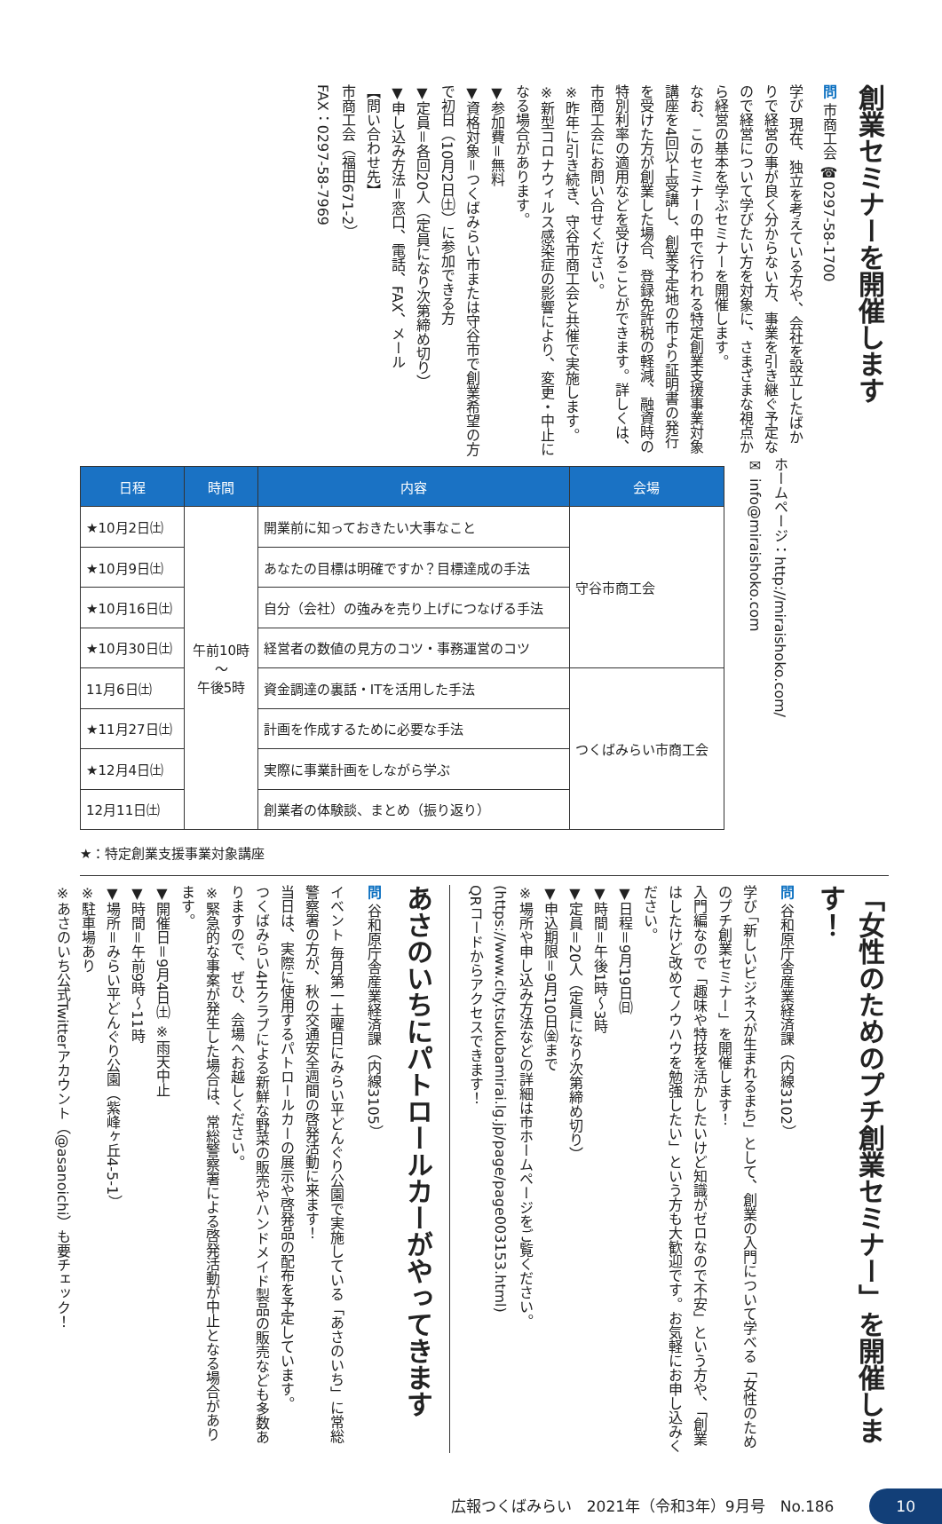創業セミナーを開催します
問 市商工会 ☎0297-58-1700
学び 現在、独立を考えている方や、会社を設立したばかりで経営の事が良く分からない方、事業を引き継ぐ予定なので経営について学びたい方を対象に、さまざまな視点から経営の基本を学ぶセミナーを開催します。
なお、このセミナーの中で行われる特定創業支援事業対象講座を4回以上受講し、創業予定地の市より証明書の発行を受けた方が創業した場合、登録免許税の軽減、融資時の特別利率の適用などを受けることができます。詳しくは、市商工会にお問い合せください。
※昨年に引き続き、守谷市商工会と共催で実施します。
※新型コロナウィルス感染症の影響により、変更・中止になる場合があります。
▼参加費＝無料
▼資格対象＝つくばみらい市または守谷市で創業希望の方で初日（10月2日㈯）に参加できる方
▼定員＝各回20人（定員になり次第締め切り）
▼申し込み方法＝窓口、電話、FAX、メール
【問い合わせ先】
市商工会（福田671-2）
FAX：0297-58-7969
| 日程 | 時間 | 内容 | 会場 |
| --- | --- | --- | --- |
| ★10月2日㈯ | 午前10時 ～ 午後5時 | 開業前に知っておきたい大事なこと | 守谷市商工会 |
| ★10月9日㈯ | | あなたの目標は明確ですか？目標達成の手法 | |
| ★10月16日㈯ | | 自分（会社）の強みを売り上げにつなげる手法 | |
| ★10月30日㈯ | | 経営者の数値の見方のコツ・事務運営のコツ | |
| 11月6日㈯ | | 資金調達の裏話・ITを活用した手法 | つくばみらい市商工会 |
| ★11月27日㈯ | | 計画を作成するために必要な手法 | |
| ★12月4日㈯ | | 実際に事業計画をしながら学ぶ | |
| 12月11日㈯ | | 創業者の体験談、まとめ（振り返り） | |
ホームページ：http://miraishoko.com/
✉ info@miraishoko.com
★：特定創業支援事業対象講座
「女性のためのプチ創業セミナー」を開催します！
問 谷和原庁舎産業経済課（内線3102）
学び 「新しいビジネスが生まれるまち」として、創業の入門について学べる「女性のためのプチ創業セミナー」を開催します！
入門編なので「趣味や特技を活かしたいけど知識がゼロなので不安」という方や、「創業はしたけど改めてノウハウを勉強したい」という方も大歓迎です。お気軽にお申し込みください。
▼日程＝9月19日㈰
▼時間＝午後1時～3時
▼定員＝20人（定員になり次第締め切り）
▼申込期限＝9月10日㈮まで
※場所や申し込み方法などの詳細は市ホームページをご覧ください。(https://www.city.tsukubamirai.lg.jp/page/page003153.html)
QRコードからアクセスできます！
あさのいちにパトロールカーがやってきます
問 谷和原庁舎産業経済課（内線3105）
イベント 毎月第一土曜日にみらい平どんぐり公園で実施している「あさのいち」に常総警察署の方が、秋の交通安全週間の啓発活動に来ます！
当日は、実際に使用するパトロールカーの展示や啓発品の配布を予定しています。
つくばみらい4Hクラブによる新鮮な野菜の販売やハンドメイド製品の販売なども多数ありますので、ぜひ、会場へお越しください。
※緊急的な事案が発生した場合は、常総警察署による啓発活動が中止となる場合があります。
▼開催日＝9月4日㈯ ※雨天中止
▼時間＝午前9時～11時
▼場所＝みらい平どんぐり公園（紫峰ヶ丘4-5-1）
※駐車場あり
※あさのいち公式Twitterアカウント（@asanoichi）も要チェック！
広報つくばみらい　2021年（令和3年）9月号　No.186 10